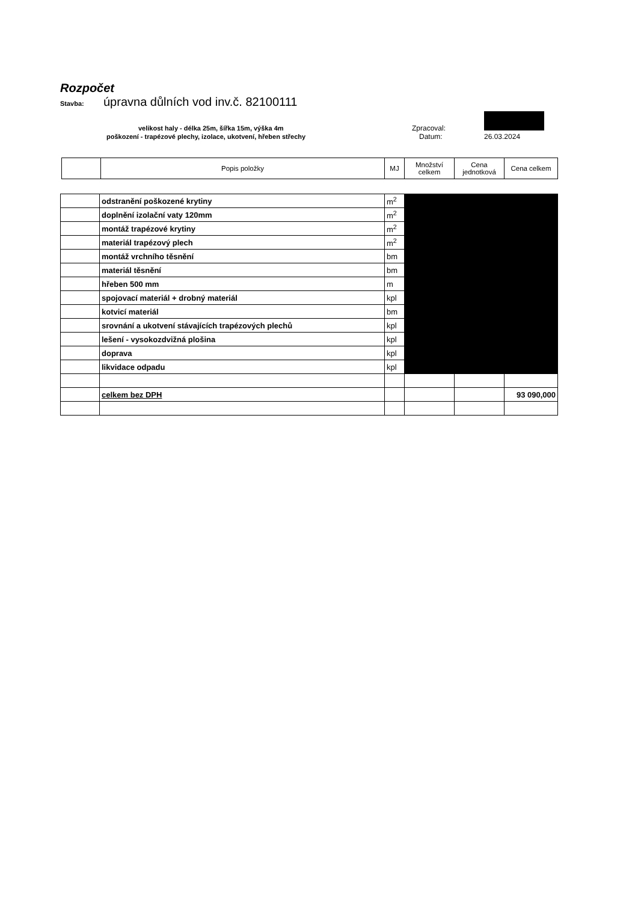Rozpočet
Stavba: úpravna důlních vod inv.č. 82100111
velikost haly - délka 25m, šířka 15m, výška 4m Zpracoval:
poškození - trapézové plechy, izolace, ukotvení, hřeben střechy Datum: 26.03.2024
| | Popis položky | MJ | Množství celkem | Cena jednotková | Cena celkem |
| --- | --- | --- | --- | --- | --- |
| | odstranění poškozené krytiny | m<sup>2</sup> | | | |
| | doplnění izolační vaty 120mm | m<sup>2</sup> | | | |
| | montáž trapézové krytiny | m<sup>2</sup> | | | |
| | materiál trapézový plech | m<sup>2</sup> | | | |
| | montáž vrchního těsnění | bm | | | |
| | materiál těsnění | bm | | | |
| | hřeben 500 mm | m | | | |
| | spojovací materiál + drobný materiál | kpl | | | |
| | kotvicí materiál | bm | | | |
| | srovnání a ukotvení stávajících trapézových plechů | kpl | | | |
| | lešení - vysokozdvižná plošina | kpl | | | |
| | doprava | kpl | | | |
| | likvidace odpadu | kpl | | | |
| | celkem bez DPH | | | | 93 090,000 |